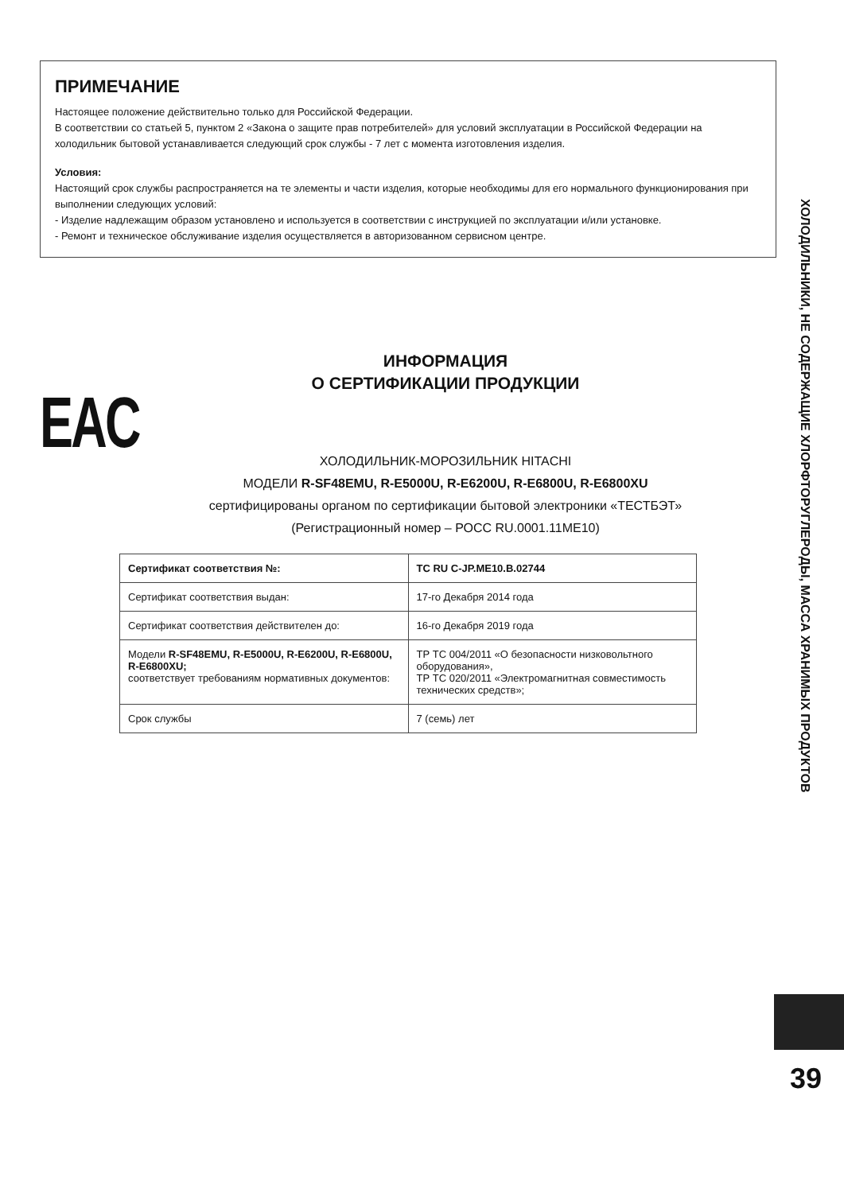ПРИМЕЧАНИЕ
Настоящее положение действительно только для Российской Федерации.
В соответствии со статьей 5, пунктом 2 «Закона о защите прав потребителей» для условий эксплуатации в Российской Федерации на холодильник бытовой устанавливается следующий срок службы - 7 лет с момента изготовления изделия.
Условия:
Настоящий срок службы распространяется на те элементы и части изделия, которые необходимы для его нормального функционирования при выполнении следующих условий:
- Изделие надлежащим образом установлено и используется в соответствии с инструкцией по эксплуатации и/или установке.
- Ремонт и техническое обслуживание изделия осуществляется в авторизованном сервисном центре.
EAC
ИНФОРМАЦИЯ
О СЕРТИФИКАЦИИ ПРОДУКЦИИ
ХОЛОДИЛЬНИК-МОРОЗИЛЬНИК HITACHI
МОДЕЛИ R-SF48EMU, R-E5000U, R-E6200U, R-E6800U, R-E6800XU
сертифицированы органом по сертификации бытовой электроники «ТЕСТБЭТ»
(Регистрационный номер – РОСС RU.0001.11МЕ10)
| Сертификат соответствия №: | TC RU C-JP.ME10.B.02744 |
| Сертификат соответствия выдан: | 17-го Декабря 2014 года |
| Сертификат соответствия действителен до: | 16-го Декабря 2019 года |
| Модели R-SF48EMU, R-E5000U, R-E6200U, R-E6800U, R-E6800XU; соответствует требованиям нормативных документов: | ТР ТС 004/2011 «О безопасности низковольтного оборудования», ТР ТС 020/2011 «Электромагнитная совместимость технических средств»; |
| Срок службы | 7 (семь) лет |
ХОЛОДИЛЬНИКИ, НЕ СОДЕРЖАЩИЕ ХЛОРФТОРУГЛЕРОДЫ, МАССА ХРАНИМЫХ ПРОДУКТОВ
39